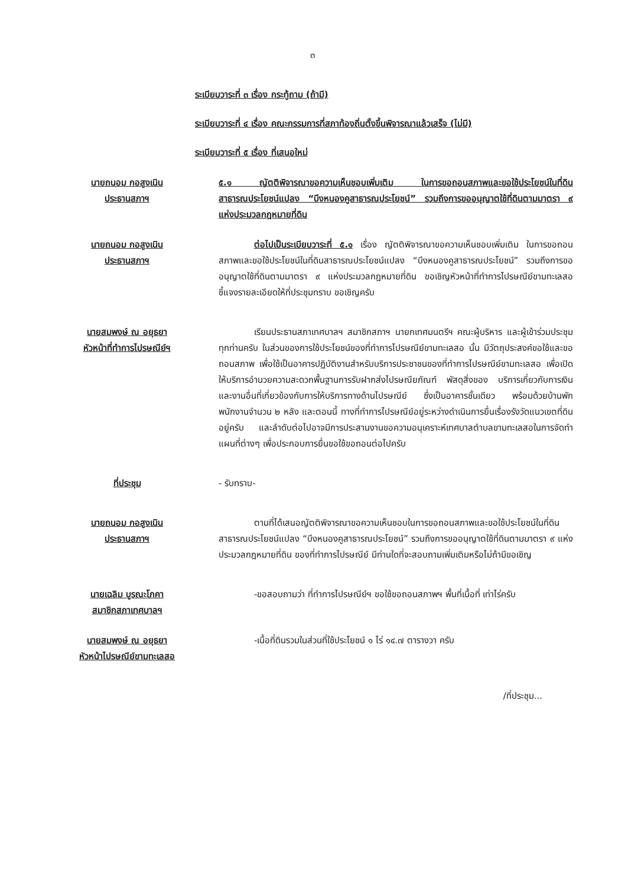๓
ระเบียบวาระที่ ๓ เรื่อง กระทู้ถาม (ถ้ามี)
ระเบียบวาระที่ ๔ เรื่อง คณะกรรมการที่สภาท้องถิ่นตั้งขึ้นพิจารณาแล้วเสร็จ (ไม่มี)
ระเบียบวาระที่ ๕ เรื่อง ที่เสนอใหม่
นายถนอม กอสูงเนิน
ประธานสภาฯ
๕.๑ ญัตติพิจารณาขอความเห็นชอบเพิ่มเติม ในการขอถอนสภาพและขอใช้ประโยชน์ในที่ดินสาธารณประโยชน์แปลง “บึงหนองคูสาธารณประโยชน์” รวมถึงการขออนุญาตใช้ที่ดินตามมาตรา ๙ แห่งประมวลกฎหมายที่ดิน
นายถนอม กอสูงเนิน
ประธานสภาฯ
ต่อไปเป็นระเบียบวาระที่ ๕.๑ เรื่อง ญัตติพิจารณาขอความเห็นชอบเพิ่มเติม ในการขอถอนสภาพและขอใช้ประโยชน์ในที่ดินสาธารณประโยชน์แปลง “บึงหนองคูสาธารณประโยชน์” รวมถึงการขออนุญาตใช้ที่ดินตามมาตรา ๙ แห่งประมวลกฎหมายที่ดิน ขอเชิญหัวหน้าที่ทำการไปรษณีย์ขามทะเลสอ ชี้แจงรายละเอียดให้ที่ประชุมทราบ ขอเชิญครับ
นายสมพงษ์ ณ อยุธยา
หัวหน้าที่ทำการไปรษณีย์ฯ
เรียนประธานสภาเทศบาลฯ สมาชิกสภาฯ นายกเทศมนตรีฯ คณะผู้บริหาร และผู้เข้าร่วมประชุมทุกท่านครับ ในส่วนของการใช้ประโยชน์ของที่ทำการไปรษณีย์ขามทะเลสอ นั้น มีวัตถุประสงค์ขอใช้และขอถอนสภาพ เพื่อใช้เป็นอาคารปฏิบัติงานสำหรับบริการประชาชนของที่ทำการไปรษณีย์ขามทะเลสอ เพื่อเปิดให้บริการอำนวยความสะดวกพื้นฐานการรับฝากส่งไปรษณียภัณฑ์ พัสดุสิ่งของ บริการเกี่ยวกับการเงิน และงานอื่นที่เกี่ยวข้องกับการให้บริการทางด้านไปรษณีย์ ซึ่งเป็นอาคารชั้นเดียว พร้อมด้วยบ้านพักพนักงานจำนวน ๒ หลัง และตอนนี้ ทางที่ทำการไปรษณีย์อยู่ระหว่างดำเนินการยื่นเรื่องรังวัดแนวเขตที่ดินอยู่ครับ และลำดับต่อไปอาจมีการประสานงานขอความอนุเคราะห์เทศบาลตำบลขามทะเลสอในการจัดทำแผนที่ต่างๆ เพื่อประกอบการยื่นขอใช้ขอถอนต่อไปครับ
ที่ประชุม - รับทราบ-
นายถนอม กอสูงเนิน
ประธานสภาฯ
ตามที่ได้เสนอญัตติพิจารณาขอความเห็นชอบในการขอถอนสภาพและขอใช้ประโยชน์ในที่ดินสาธารณประโยชน์แปลง “บึงหนองคูสาธารณประโยชน์” รวมถึงการขออนุญาตใช้ที่ดินตามมาตรา ๙ แห่งประมวลกฎหมายที่ดิน ของที่ทำการไปรษณีย์ มีท่านใดที่จะสอบถามเพิ่มเติมหรือไม่ถ้ามีขอเชิญ
นายเฉลิม บูรณะโภคา
สมาชิกสภาเทศบาลฯ
-ขอสอบถามว่า ที่ทำการไปรษณีย์ฯ ขอใช้ขอถอนสภาพฯ พื้นที่เนื้อที่ เท่าไร่ครับ
นายสมพงษ์ ณ อยุธยา
หัวหน้าไปรษณีย์ขามทะเลสอ
-เนื้อที่ดินรวมในส่วนที่ใช้ประโยชน์ ๑ ไร่ ๑๔.๗ ตารางวา ครับ
/ที่ประชุม...